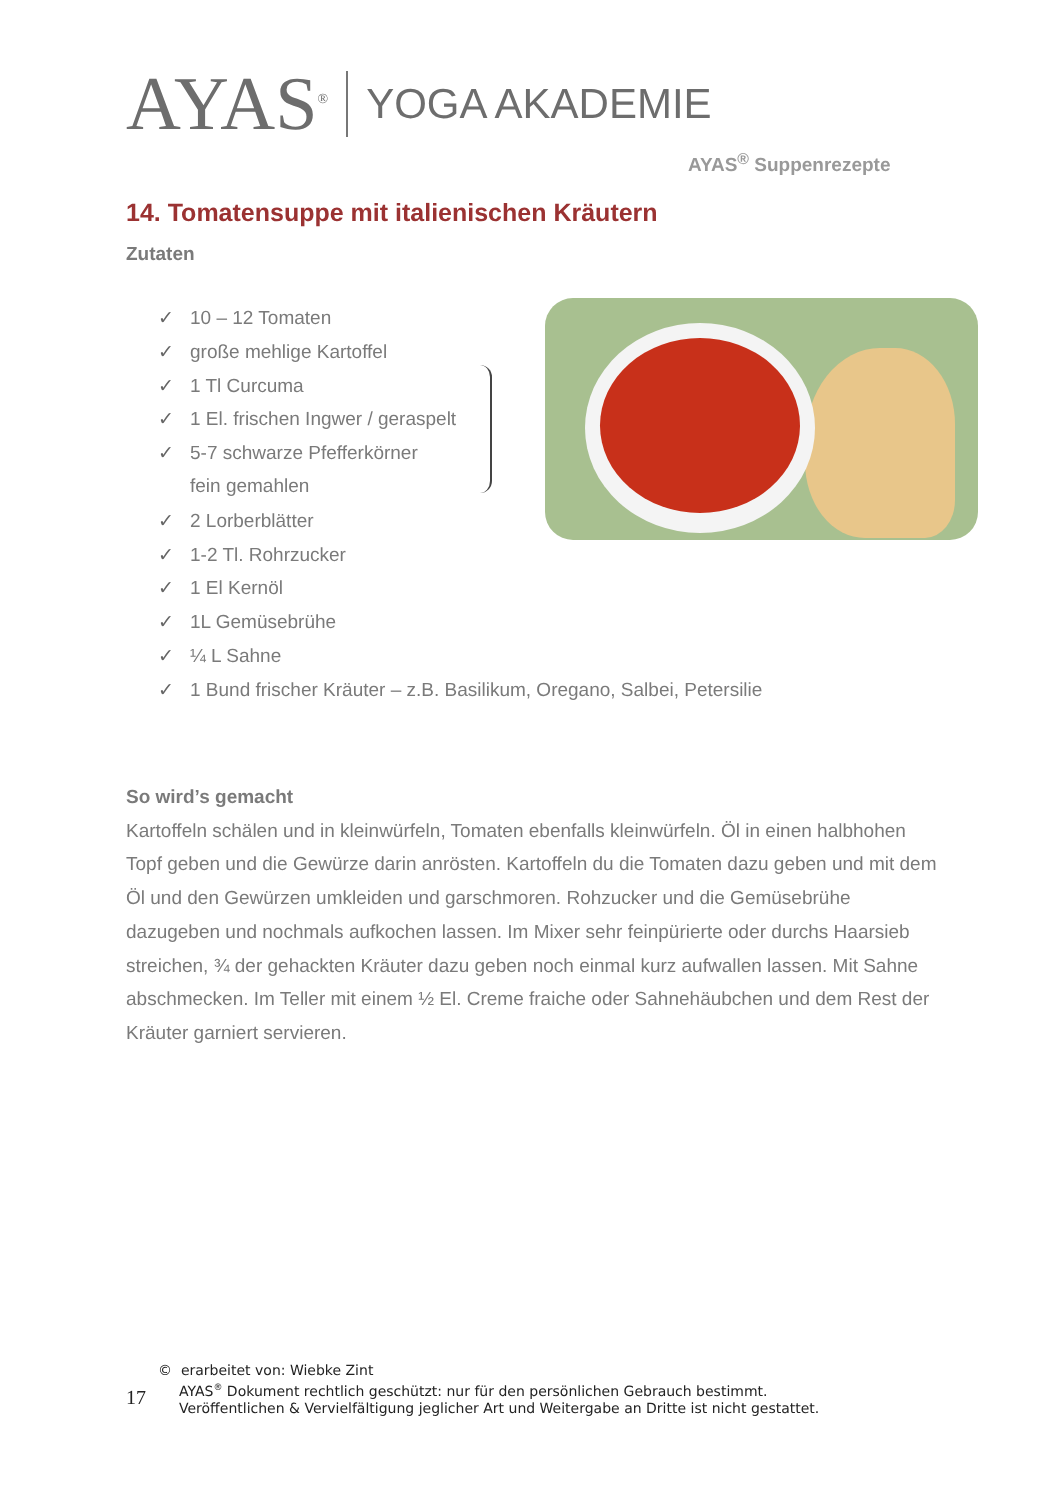AYAS<sup>®</sup> YOGA AKADEMIE
AYAS<sup>®</sup> Suppenrezepte
14. Tomatensuppe mit italienischen Kräutern
Zutaten
✓ 10 – 12 Tomaten
✓ große mehlige Kartoffel
✓ 1 Tl Curcuma
✓ 1 El. frischen Ingwer / geraspelt
✓ 5-7 schwarze Pfefferkörner
fein gemahlen
✓ 2 Lorberblätter
✓ 1-2 Tl. Rohrzucker
✓ 1 El Kernöl
✓ 1L Gemüsebrühe
✓ ¼ L Sahne
✓ 1 Bund frischer Kräuter – z.B. Basilikum, Oregano, Salbei, Petersilie
So wird’s gemacht
Kartoffeln schälen und in kleinwürfeln, Tomaten ebenfalls kleinwürfeln. Öl in einen halbhohen Topf geben und die Gewürze darin anrösten. Kartoffeln du die Tomaten dazu geben und mit dem Öl und den Gewürzen umkleiden und garschmoren. Rohzucker und die Gemüsebrühe dazugeben und nochmals aufkochen lassen. Im Mixer sehr feinpürierte oder durchs Haarsieb streichen, ¾ der gehackten Kräuter dazu geben noch einmal kurz aufwallen lassen. Mit Sahne abschmecken. Im Teller mit einem ½ El. Creme fraiche oder Sahnehäubchen und dem Rest der Kräuter garniert servieren.
© erarbeitet von: Wiebke Zint
17
AYAS<sup>®</sup> Dokument rechtlich geschützt: nur für den persönlichen Gebrauch bestimmt.
Veröffentlichen & Vervielfältigung jeglicher Art und Weitergabe an Dritte ist nicht gestattet.